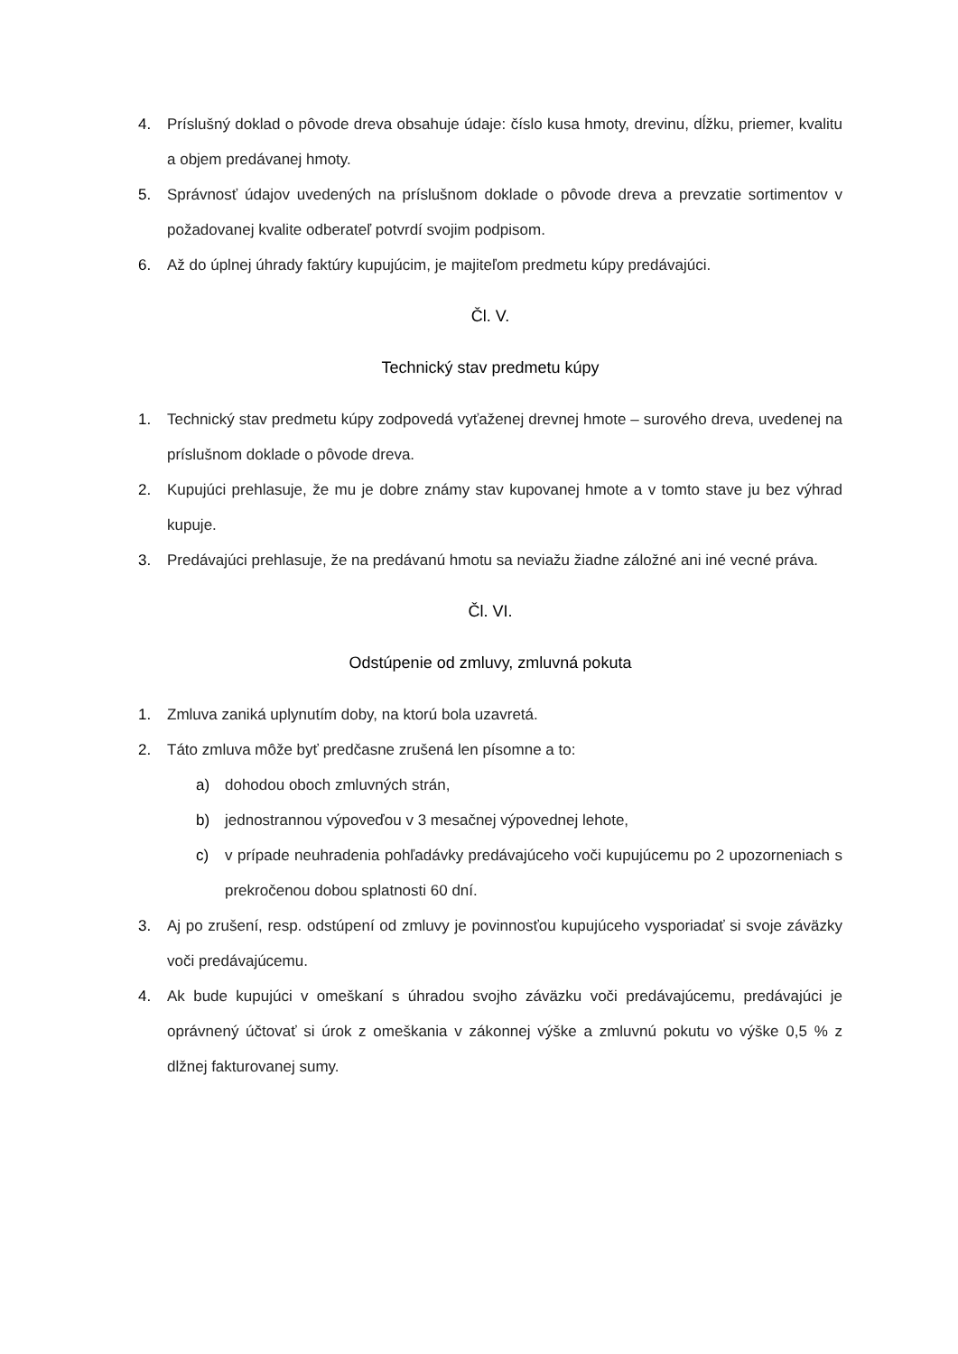4. Príslušný doklad o pôvode dreva obsahuje údaje: číslo kusa hmoty, drevinu, dĺžku, priemer, kvalitu a objem predávanej hmoty.
5. Správnosť údajov uvedených na príslušnom doklade o pôvode dreva a prevzatie sortimentov v požadovanej kvalite odberateľ potvrdí svojim podpisom.
6. Až do úplnej úhrady faktúry kupujúcim, je majiteľom predmetu kúpy predávajúci.
Čl. V.
Technický stav predmetu kúpy
1. Technický stav predmetu kúpy zodpovedá vyťaženej drevnej hmote – surového dreva, uvedenej na príslušnom doklade o pôvode dreva.
2. Kupujúci prehlasuje, že mu je dobre známy stav kupovanej hmote a v tomto stave ju bez výhrad kupuje.
3. Predávajúci prehlasuje, že na predávanú hmotu sa neviažu žiadne záložné ani iné vecné práva.
Čl. VI.
Odstúpenie od zmluvy, zmluvná pokuta
1. Zmluva zaniká uplynutím doby, na ktorú bola uzavretá.
2. Táto zmluva môže byť predčasne zrušená len písomne a to:
a) dohodou oboch zmluvných strán,
b) jednostrannou výpoveďou v 3 mesačnej výpovednej lehote,
c) v prípade neuhradenia pohľadávky predávajúceho voči kupujúcemu po 2 upozorneniach s prekročenou dobou splatnosti 60 dní.
3. Aj po zrušení, resp. odstúpení od zmluvy je povinnosťou kupujúceho vysporiadať si svoje záväzky voči predávajúcemu.
4. Ak bude kupujúci v omeškaní s úhradou svojho záväzku voči predávajúcemu, predávajúci je oprávnený účtovať si úrok z omeškania v zákonnej výške a zmluvnú pokutu vo výške 0,5 % z dlžnej fakturovanej sumy.